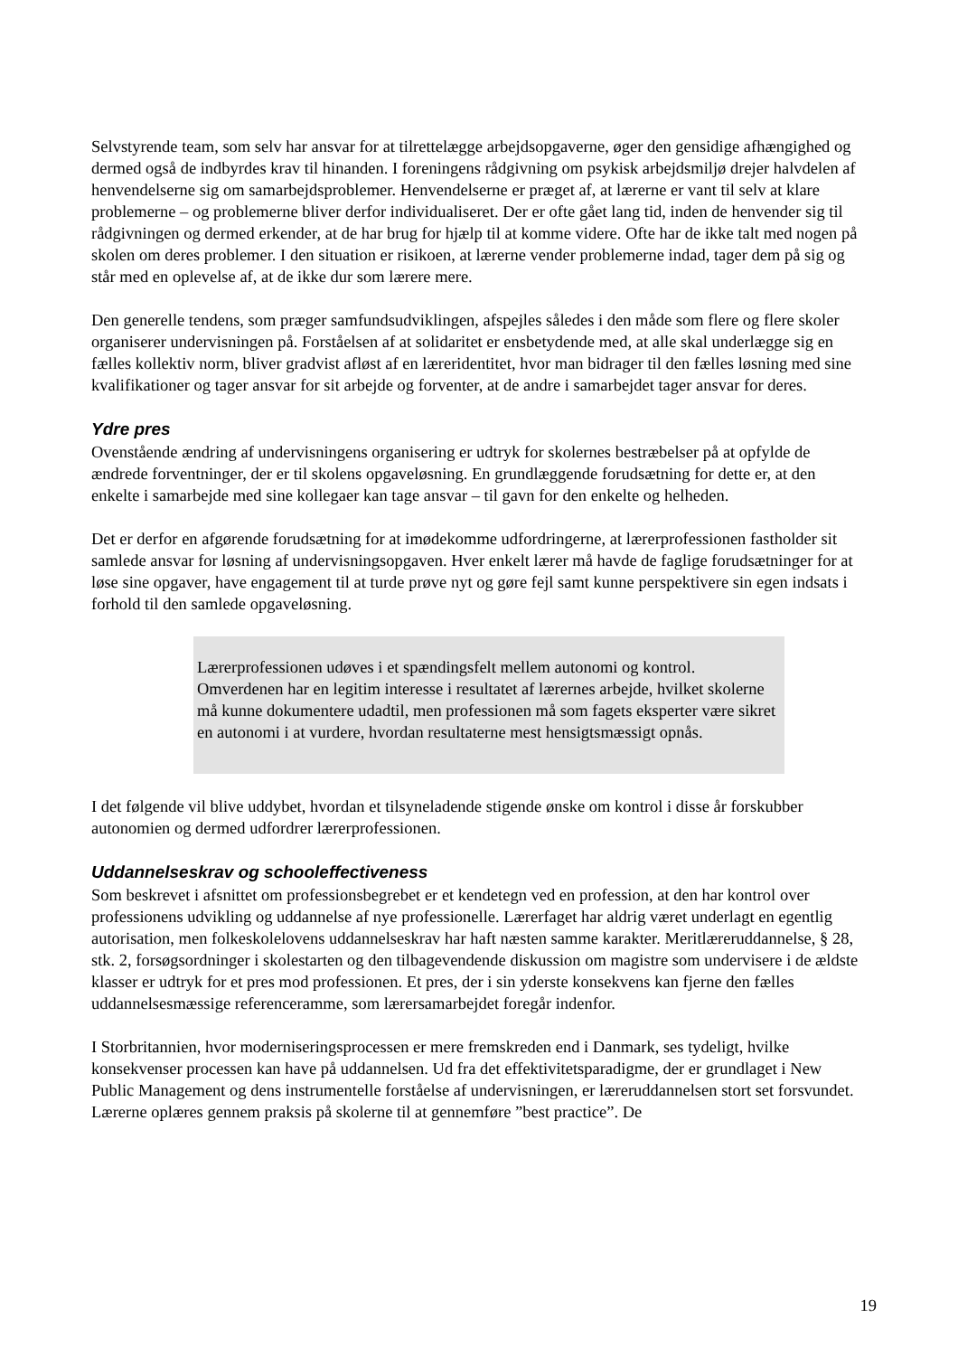Selvstyrende team, som selv har ansvar for at tilrettelægge arbejdsopgaverne, øger den gensidige afhængighed og dermed også de indbyrdes krav til hinanden. I foreningens rådgivning om psykisk arbejdsmiljø drejer halvdelen af henvendelserne sig om samarbejdsproblemer. Henvendelserne er præget af, at lærerne er vant til selv at klare problemerne – og problemerne bliver derfor individualiseret. Der er ofte gået lang tid, inden de henvender sig til rådgivningen og dermed erkender, at de har brug for hjælp til at komme videre. Ofte har de ikke talt med nogen på skolen om deres problemer. I den situation er risikoen, at lærerne vender problemerne indad, tager dem på sig og står med en oplevelse af, at de ikke dur som lærere mere.
Den generelle tendens, som præger samfundsudviklingen, afspejles således i den måde som flere og flere skoler organiserer undervisningen på. Forståelsen af at solidaritet er ensbetydende med, at alle skal underlægge sig en fælles kollektiv norm, bliver gradvist afløst af en læreridentitet, hvor man bidrager til den fælles løsning med sine kvalifikationer og tager ansvar for sit arbejde og forventer, at de andre i samarbejdet tager ansvar for deres.
Ydre pres
Ovenstående ændring af undervisningens organisering er udtryk for skolernes bestræbelser på at opfylde de ændrede forventninger, der er til skolens opgaveløsning. En grundlæggende forudsætning for dette er, at den enkelte i samarbejde med sine kollegaer kan tage ansvar – til gavn for den enkelte og helheden.
Det er derfor en afgørende forudsætning for at imødekomme udfordringerne, at lærerprofessionen fastholder sit samlede ansvar for løsning af undervisningsopgaven. Hver enkelt lærer må havde de faglige forudsætninger for at løse sine opgaver, have engagement til at turde prøve nyt og gøre fejl samt kunne perspektivere sin egen indsats i forhold til den samlede opgaveløsning.
Lærerprofessionen udøves i et spændingsfelt mellem autonomi og kontrol. Omverdenen har en legitim interesse i resultatet af lærernes arbejde, hvilket skolerne må kunne dokumentere udadtil, men professionen må som fagets eksperter være sikret en autonomi i at vurdere, hvordan resultaterne mest hensigtsmæssigt opnås.
I det følgende vil blive uddybet, hvordan et tilsyneladende stigende ønske om kontrol i disse år forskubber autonomien og dermed udfordrer lærerprofessionen.
Uddannelseskrav og schooleffectiveness
Som beskrevet i afsnittet om professionsbegrebet er et kendetegn ved en profession, at den har kontrol over professionens udvikling og uddannelse af nye professionelle. Lærerfaget har aldrig været underlagt en egentlig autorisation, men folkeskolelovens uddannelseskrav har haft næsten samme karakter. Meritlæreruddannelse, § 28, stk. 2, forsøgsordninger i skolestarten og den tilbagevendende diskussion om magistre som undervisere i de ældste klasser er udtryk for et pres mod professionen. Et pres, der i sin yderste konsekvens kan fjerne den fælles uddannelsesmæssige referenceramme, som lærersamarbejdet foregår indenfor.
I Storbritannien, hvor moderniseringsprocessen er mere fremskreden end i Danmark, ses tydeligt, hvilke konsekvenser processen kan have på uddannelsen. Ud fra det effektivitetsparadigme, der er grundlaget i New Public Management og dens instrumentelle forståelse af undervisningen, er læreruddannelsen stort set forsvundet. Lærerne oplæres gennem praksis på skolerne til at gennemføre ”best practice”. De
19